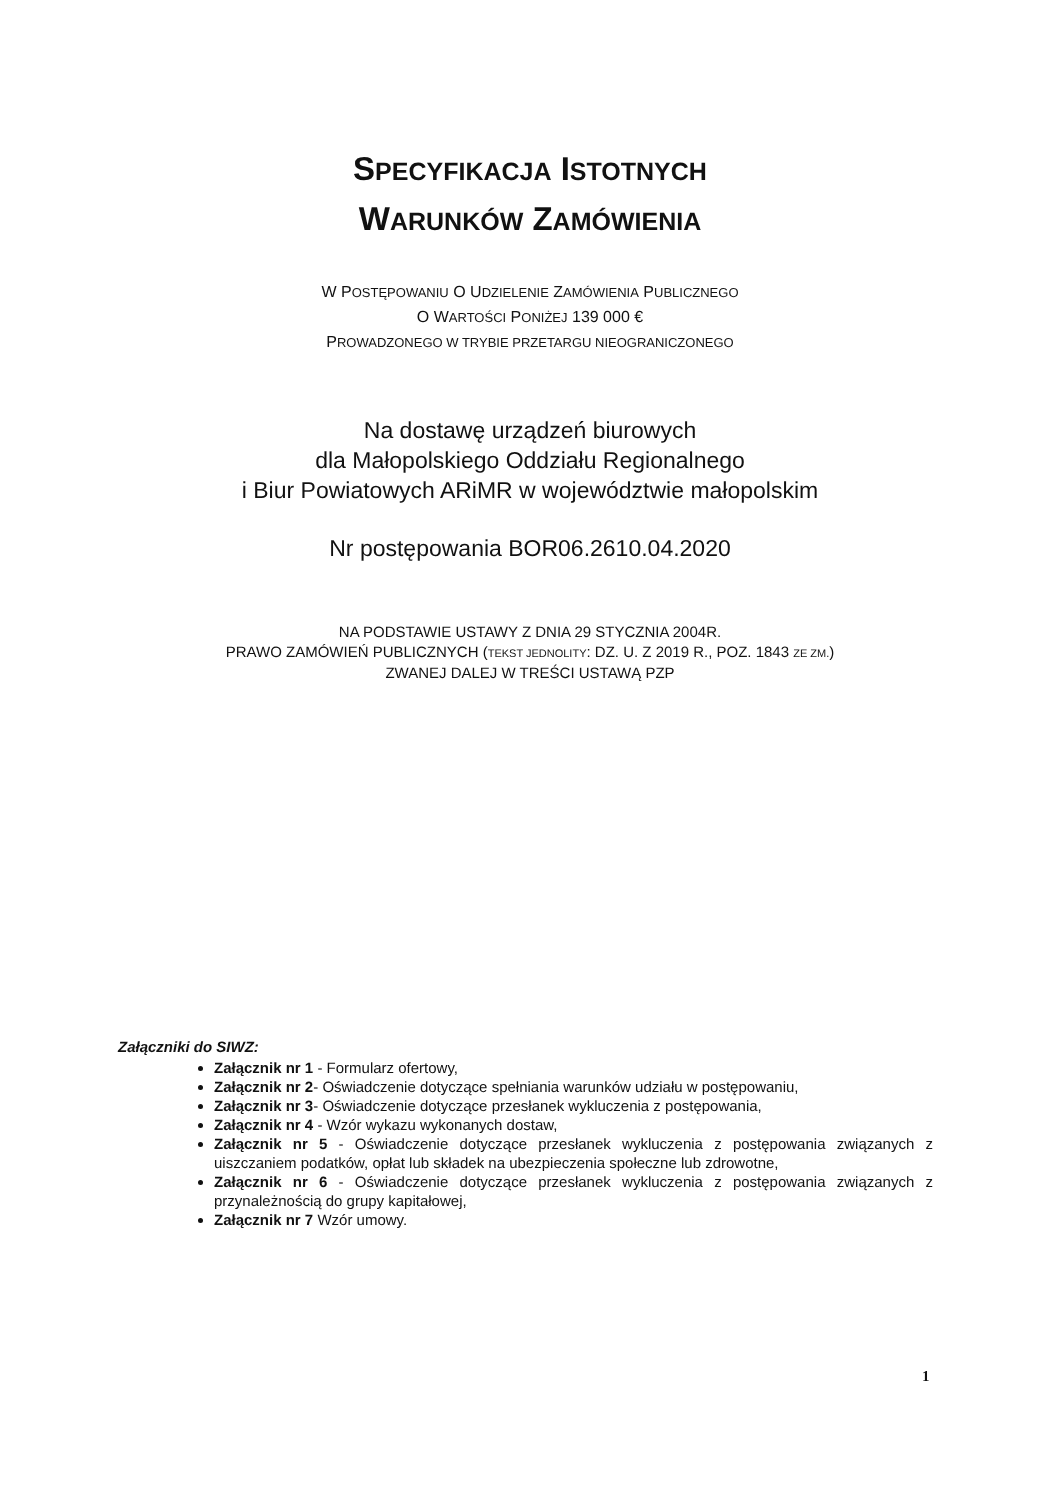SPECYFIKACJA ISTOTNYCH
WARUNKÓW ZAMÓWIENIA
W POSTĘPOWANIU O UDZIELENIE ZAMÓWIENIA PUBLICZNEGO
O WARTOŚCI PONIŻEJ 139 000 €
PROWADZONEGO W TRYBIE PRZETARGU NIEOGRANICZONEGO
Na dostawę urządzeń biurowych
dla Małopolskiego Oddziału Regionalnego
i Biur Powiatowych ARiMR w województwie małopolskim
Nr postępowania BOR06.2610.04.2020
NA PODSTAWIE USTAWY Z DNIA 29 STYCZNIA 2004R.
PRAWO ZAMÓWIEŃ PUBLICZNYCH (TEKST JEDNOLITY: DZ. U. Z 2019 R., POZ. 1843 ZE ZM.)
ZWANEJ DALEJ W TREŚCI USTAWĄ PZP
Załączniki do SIWZ:
Załącznik nr 1 - Formularz ofertowy,
Załącznik nr 2- Oświadczenie dotyczące spełniania warunków udziału w postępowaniu,
Załącznik nr 3- Oświadczenie dotyczące przesłanek wykluczenia z postępowania,
Załącznik nr 4 - Wzór wykazu wykonanych dostaw,
Załącznik nr 5 - Oświadczenie dotyczące przesłanek wykluczenia z postępowania związanych z uiszczaniem podatków, opłat lub składek na ubezpieczenia społeczne lub zdrowotne,
Załącznik nr 6 - Oświadczenie dotyczące przesłanek wykluczenia z postępowania związanych z przynależnością do grupy kapitałowej,
Załącznik nr 7 Wzór umowy.
1